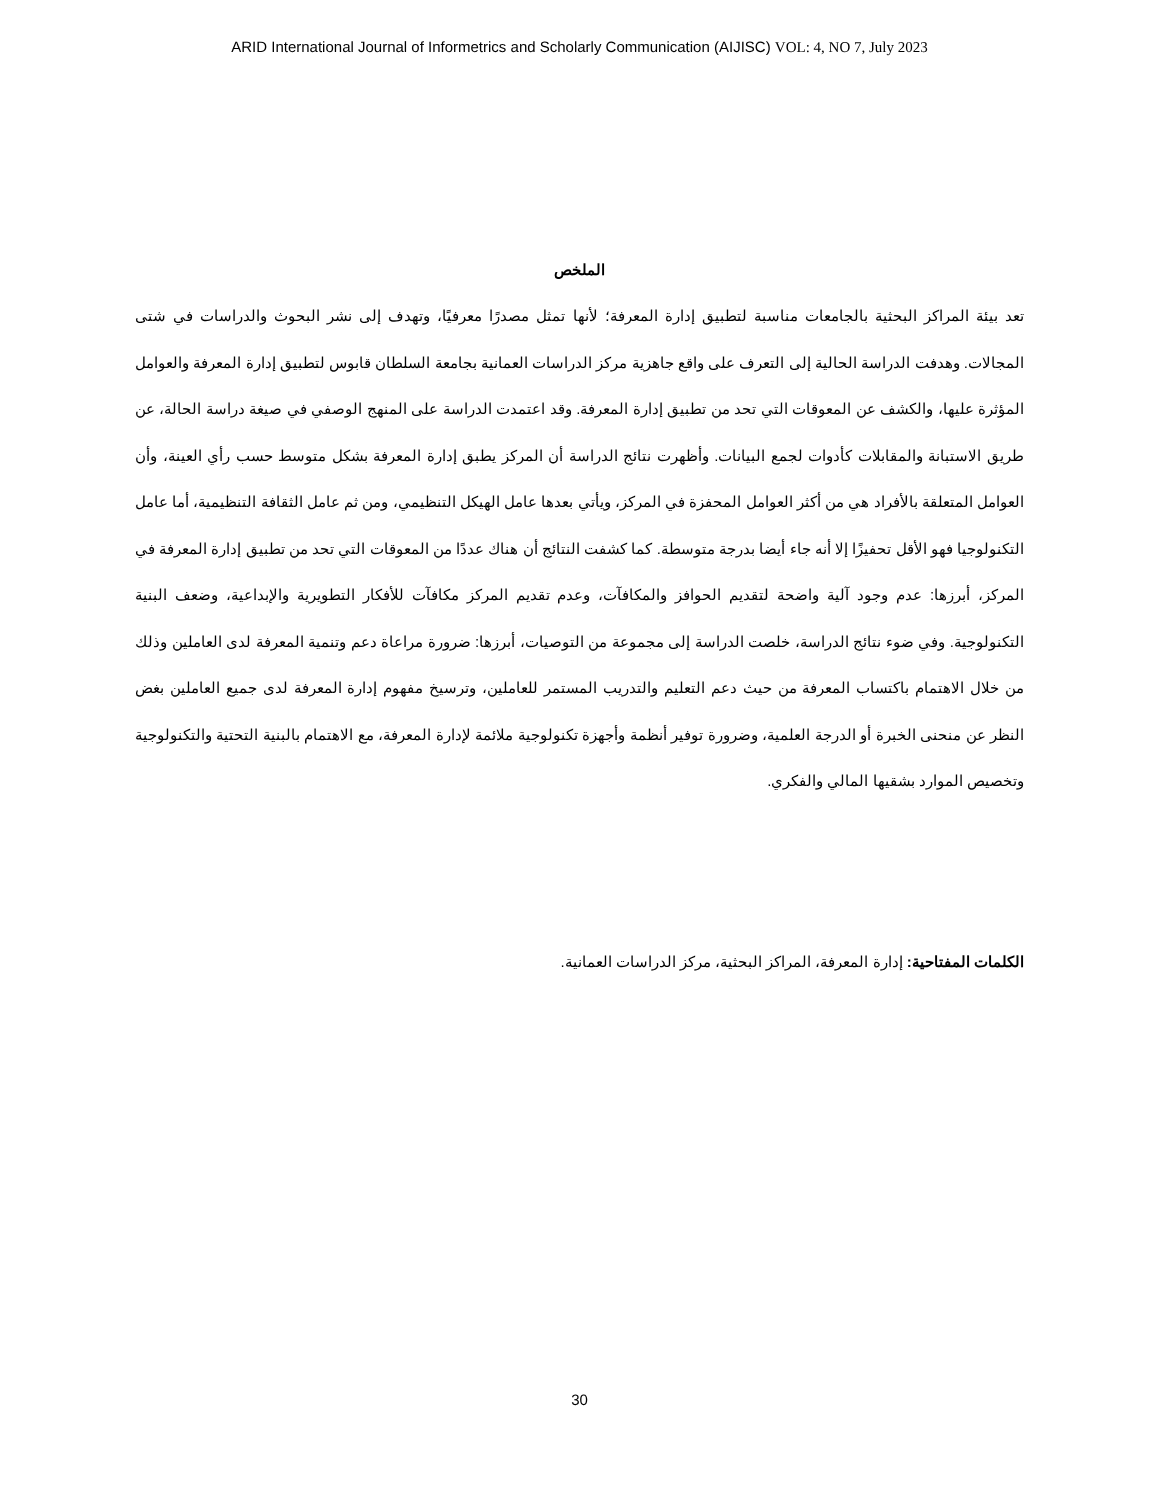ARID International Journal of Informetrics and Scholarly Communication (AIJISC) VOL: 4, NO 7, July 2023
الملخص
تعد بيئة المراكز البحثية بالجامعات مناسبة لتطبيق إدارة المعرفة؛ لأنها تمثل مصدرًا معرفيًا، وتهدف إلى نشر البحوث والدراسات في شتى المجالات. وهدفت الدراسة الحالية إلى التعرف على واقع جاهزية مركز الدراسات العمانية بجامعة السلطان قابوس لتطبيق إدارة المعرفة والعوامل المؤثرة عليها، والكشف عن المعوقات التي تحد من تطبيق إدارة المعرفة. وقد اعتمدت الدراسة على المنهج الوصفي في صيغة دراسة الحالة، عن طريق الاستبانة والمقابلات كأدوات لجمع البيانات. وأظهرت نتائج الدراسة أن المركز يطبق إدارة المعرفة بشكل متوسط حسب رأي العينة، وأن العوامل المتعلقة بالأفراد هي من أكثر العوامل المحفزة في المركز، ويأتي بعدها عامل الهيكل التنظيمي، ومن ثم عامل الثقافة التنظيمية، أما عامل التكنولوجيا فهو الأقل تحفيزًا إلا أنه جاء أيضا بدرجة متوسطة. كما كشفت النتائج أن هناك عددًا من المعوقات التي تحد من تطبيق إدارة المعرفة في المركز، أبرزها: عدم وجود آلية واضحة لتقديم الحوافز والمكافآت، وعدم تقديم المركز مكافآت للأفكار التطويرية والإبداعية، وضعف البنية التكنولوجية. وفي ضوء نتائج الدراسة، خلصت الدراسة إلى مجموعة من التوصيات، أبرزها: ضرورة مراعاة دعم وتنمية المعرفة لدى العاملين وذلك من خلال الاهتمام باكتساب المعرفة من حيث دعم التعليم والتدريب المستمر للعاملين، وترسيخ مفهوم إدارة المعرفة لدى جميع العاملين بغض النظر عن منحنى الخبرة أو الدرجة العلمية، وضرورة توفير أنظمة وأجهزة تكنولوجية ملائمة لإدارة المعرفة، مع الاهتمام بالبنية التحتية والتكنولوجية وتخصيص الموارد بشقيها المالي والفكري.
الكلمات المفتاحية: إدارة المعرفة، المراكز البحثية، مركز الدراسات العمانية.
30